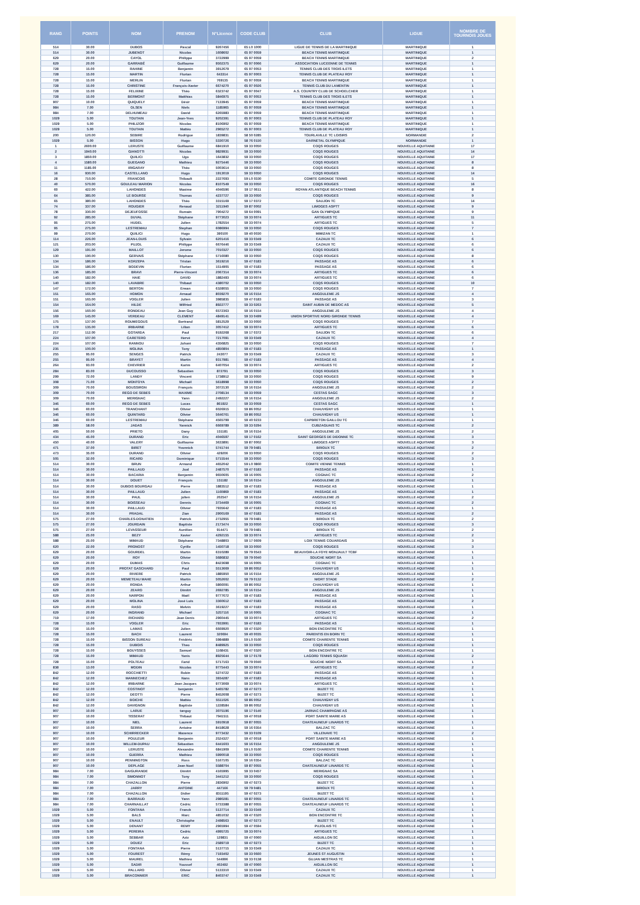| RANG | POINTS | NOM | PRENOM | N°Licence | CODE CLUB | CLUB | LIGUE | NOMBRE DE TOURNOIS JOUES |
| --- | --- | --- | --- | --- | --- | --- | --- | --- |
| 514 | 30.00 | DUBOS | Pascal | 9267456 | 65 L0 1000 | LIGUE DE TENNIS DE LA MARTINIQUE | MARTINIQUE | 1 |
| 514 | 30.00 | JUBENOT | Nicolas | 1608602 | 65 97 0059 | BEACH TENNIS MARTINIQUE | MARTINIQUE | 1 |
| 629 | 20.00 | CAYOL | Philippe | 3722999 | 65 97 0059 | BEACH TENNIS MARTINIQUE | MARTINIQUE | 2 |
| 629 | 20.00 | GARRABÉ | Guillaume | 9502375 | 65 97 0066 | ASSOCIATION LUCEENNE DE TENNIS | MARTINIQUE | 1 |
| 728 | 15.00 | RAHINE | Benjamin | 3912679 | 65 97 0053 | TENNIS CLUB DES TROIS ILETS | MARTINIQUE | 1 |
| 728 | 15.00 | MARTIN | Florian | 643314 | 65 97 0003 | TENNIS CLUB DE PLATEAU ROY | MARTINIQUE | 1 |
| 728 | 15.00 | MERLIN | Florian | 769135 | 65 97 0059 | BEACH TENNIS MARTINIQUE | MARTINIQUE | 1 |
| 728 | 15.00 | CHRISTINE | François-Xavier | 6674270 | 65 97 0026 | TENNIS CLUB DU LAMENTIN | MARTINIQUE | 1 |
| 728 | 15.00 | FELIXINE | Théo | 6323742 | 65 97 0047 | A.S. COUNTRY CLUB DE SCHOELCHER | MARTINIQUE | 1 |
| 728 | 15.00 | BERMONT | Matthias | 5846975 | 65 97 0053 | TENNIS CLUB DES TROIS ILETS | MARTINIQUE | 1 |
| 907 | 10.00 | QUIQUELY | Désir | 7133945 | 65 97 0059 | BEACH TENNIS MARTINIQUE | MARTINIQUE | 1 |
| 984 | 7.00 | OLSEN | Niels | 1185965 | 65 97 0059 | BEACH TENNIS MARTINIQUE | MARTINIQUE | 1 |
| 984 | 7.00 | DELHUMEAU | David | 6265983 | 65 97 0059 | BEACH TENNIS MARTINIQUE | MARTINIQUE | 1 |
| 1029 | 5.00 | TOUTAIN | Jean-Yves | 9202391 | 65 97 0003 | TENNIS CLUB DE PLATEAU ROY | MARTINIQUE | 1 |
| 1029 | 5.00 | PHILIZOR | Nicolas | 8106902 | 65 97 0059 | BEACH TENNIS MARTINIQUE | MARTINIQUE | 1 |
| 1029 | 5.00 | TOUTAIN | Mattéo | 2965272 | 65 97 0003 | TENNIS CLUB DE PLATEAU ROY | MARTINIQUE | 1 |
| 200 | 120.00 | SEBIRE | Rodrigue | 1839831 | 58 50 0285 | TOURLAVILLE TC LOISIRS | NORMANDIE | 2 |
| 1029 | 5.00 | BISSON | Hugo | 5330726 | 58 76 0150 | DARNETAL OLYMPIQUE | NORMANDIE | 1 |
| 1 | 2600.00 | LERUSTE | Guillaume | 6841910 | 59 33 0050 | COQS ROUGES | NOUVELLE AQUITAINE | 17 |
| 2 | 1940.00 | GIANOTTI | Nicolas | 9829931 | 59 33 0050 | COQS ROUGES | NOUVELLE AQUITAINE | 14 |
| 3 | 1850.00 | QUILICI | Ugo | 1643832 | 59 33 0050 | COQS ROUGES | NOUVELLE AQUITAINE | 17 |
| 4 | 1580.00 | GUEGANO | Mathieu | 9275446 | 59 33 0050 | COQS ROUGES | NOUVELLE AQUITAINE | 8 |
| 11 | 1185.00 | IRIGARAY | Théo | 5003614 | 59 33 0050 | COQS ROUGES | NOUVELLE AQUITAINE | 8 |
| 16 | 930.00 | CASTELLANO | Hugo | 1913019 | 59 33 0050 | COQS ROUGES | NOUVELLE AQUITAINE | 14 |
| 28 | 710.00 | FRANCOIS | Thibault | 2227693 | 59 L0 0330 | COMITE GIRONDE TENNIS | NOUVELLE AQUITAINE | 5 |
| 40 | 570.00 | GOULEAU MARION | Nicolas | 8107549 | 59 33 0050 | COQS ROUGES | NOUVELLE AQUITAINE | 16 |
| 60 | 422.00 | LAHONDES | Maxime | 4046596 | 59 17 0611 | ROYAN ATLANTIQUE BEACH TENNIS | NOUVELLE AQUITAINE | 8 |
| 64 | 385.00 | LE BOURSE | Thomas | 4237727 | 59 33 0050 | COQS ROUGES | NOUVELLE AQUITAINE | 9 |
| 65 | 380.00 | LAHONDES | Théo | 3315169 | 59 17 0372 | SAUJON TC | NOUVELLE AQUITAINE | 14 |
| 74 | 337.00 | ROUGIER | Renaud | 3211940 | 59 87 0002 | LIMOGES ASPTT | NOUVELLE AQUITAINE | 9 |
| 78 | 330.00 | DEJEUFOSSE | Romain | 7904272 | 59 64 0091 | GAN OLYMPIQUE | NOUVELLE AQUITAINE | 9 |
| 92 | 285.00 | DUVAL | Stéphane | 9773023 | 59 33 0074 | ARTIGUES TC | NOUVELLE AQUITAINE | 11 |
| 95 | 275.00 | HUDEL | Julien | 1782554 | 59 33 0074 | ARTIGUES TC | NOUVELLE AQUITAINE | 5 |
| 95 | 275.00 | LESTREMAU | Stephan | 6086994 | 59 33 0050 | COQS ROUGES | NOUVELLE AQUITAINE | 7 |
| 99 | 270.00 | QUILICI | Hugo | 390100 | 59 40 0030 | MIMIZAN TC | NOUVELLE AQUITAINE | 1 |
| 114 | 226.00 | JEAN-LOUIS | Sylvain | 6201416 | 59 33 0349 | CAZAUX TC | NOUVELLE AQUITAINE | 6 |
| 121 | 203.00 | PUJOL | Philippe | 6676446 | 59 33 0349 | CAZAUX TC | NOUVELLE AQUITAINE | 6 |
| 129 | 191.00 | MAILLOT | Jerome | 7010327 | 59 33 0050 | COQS ROUGES | NOUVELLE AQUITAINE | 6 |
| 130 | 190.00 | GERVAIS | Stéphane | 5716080 | 59 33 0050 | COQS ROUGES | NOUVELLE AQUITAINE | 8 |
| 134 | 186.00 | KORZEPA | Tristan | 3619216 | 59 47 0183 | PASSAGE AS | NOUVELLE AQUITAINE | 6 |
| 134 | 186.00 | BODEVIN | Florian | 1514905 | 59 47 0183 | PASSAGE AS | NOUVELLE AQUITAINE | 6 |
| 136 | 185.00 | BRAVI | Pierre-Vincent | 2067314 | 59 33 0074 | ARTIGUES TC | NOUVELLE AQUITAINE | 6 |
| 140 | 182.00 | HAIE | DAVID | 1882493 | 59 33 0074 | ARTIGUES TC | NOUVELLE AQUITAINE | 6 |
| 140 | 182.00 | LAVABRE | Thibaut | 4380702 | 59 33 0050 | COQS ROUGES | NOUVELLE AQUITAINE | 10 |
| 147 | 172.00 | BERTON | Erwan | 6328055 | 59 33 0050 | COQS ROUGES | NOUVELLE AQUITAINE | 7 |
| 151 | 165.00 | HOMON | Arnaud | 8039270 | 59 16 0154 | ANGOULEME JS | NOUVELLE AQUITAINE | 4 |
| 151 | 165.00 | VOGLER | Julien | 3985835 | 59 47 0183 | PASSAGE AS | NOUVELLE AQUITAINE | 3 |
| 154 | 164.00 | HILDE | Wilfried | 8922777 | 59 33 0263 | SAINT AUBIN DE MEDOC AS | NOUVELLE AQUITAINE | 5 |
| 156 | 160.00 | RONDEAU | Jean Guy | 6572363 | 59 16 0154 | ANGOULEME JS | NOUVELLE AQUITAINE | 4 |
| 169 | 145.00 | VERDEAU | CLEMENT | 4849141 | 59 33 0499 | UNION SPORTIVE NORD GIRONDE TENNIS | NOUVELLE AQUITAINE | 4 |
| 175 | 137.00 | ROUMEGOUS | Bertrand | 5812529 | 59 33 0050 | COQS ROUGES | NOUVELLE AQUITAINE | 7 |
| 178 | 135.00 | IRIBARNE | Lilian | 3057412 | 59 33 0074 | ARTIGUES TC | NOUVELLE AQUITAINE | 6 |
| 217 | 112.00 | GOTARDA | Paul | 9192268 | 59 17 0372 | SAUJON TC | NOUVELLE AQUITAINE | 6 |
| 224 | 107.00 | CARETERO | Hervé | 7217091 | 59 33 0349 | CAZAUX TC | NOUVELLE AQUITAINE | 4 |
| 224 | 107.00 | RANNOU | Johani | 4356825 | 59 33 0050 | COQS ROUGES | NOUVELLE AQUITAINE | 7 |
| 235 | 100.00 | MOLINA | Tony | 4850804 | 59 47 0183 | PASSAGE AS | NOUVELLE AQUITAINE | 1 |
| 255 | 95.00 | SENGES | Patrick | 243077 | 59 33 0349 | CAZAUX TC | NOUVELLE AQUITAINE | 3 |
| 255 | 95.00 | BRAYET | Martin | 9317981 | 59 47 0183 | PASSAGE AS | NOUVELLE AQUITAINE | 4 |
| 264 | 93.00 | CHEVRIER | Karim | 6407054 | 59 33 0074 | ARTIGUES TC | NOUVELLE AQUITAINE | 2 |
| 284 | 83.00 | DUCOUSSO | Sebastien | 872791 | 59 33 0050 | COQS ROUGES | NOUVELLE AQUITAINE | 3 |
| 299 | 72.00 | LANDY | Vincent | 1738912 | 59 33 0050 | COQS ROUGES | NOUVELLE AQUITAINE | 9 |
| 308 | 71.00 | MONTOYA | Michaël | 5618998 | 59 33 0050 | COQS ROUGES | NOUVELLE AQUITAINE | 2 |
| 309 | 70.00 | BOUSSIRON | François | 3072130 | 59 16 0154 | ANGOULEME JS | NOUVELLE AQUITAINE | 2 |
| 309 | 70.00 | REGO DE SEBES | MAXIME | 2708134 | 59 33 0059 | CESTAS SAGC | NOUVELLE AQUITAINE | 3 |
| 309 | 70.00 | MERIGNAC | Yann | 2492227 | 59 16 0154 | ANGOULEME JS | NOUVELLE AQUITAINE | 2 |
| 346 | 60.00 | REGO DE SEBES | Lucas | 861922 | 59 33 0059 | CESTAS SAGC | NOUVELLE AQUITAINE | 1 |
| 346 | 60.00 | TRANCHANT | Olivier | 6026915 | 59 86 0052 | CHAUVIGNY US | NOUVELLE AQUITAINE | 1 |
| 346 | 60.00 | QUINTARD | Olivier | 5646761 | 59 86 0052 | CHAUVIGNY US | NOUVELLE AQUITAINE | 1 |
| 346 | 60.00 | LESTREMAU | Stéphane | 4565799 | 59 40 0233 | CAPBRETON GAILLOU TC | NOUVELLE AQUITAINE | 1 |
| 389 | 58.00 | JADAS | Yannick | 6669789 | 59 33 0294 | CUBZAGUAIS TC | NOUVELLE AQUITAINE | 2 |
| 405 | 50.00 | PRIETO | Dany | 151181 | 59 16 0154 | ANGOULEME JS | NOUVELLE AQUITAINE | 2 |
| 434 | 45.00 | DURAND | Eric | 4046597 | 59 17 0162 | SAINT GEORGES DE DIDONNE TC | NOUVELLE AQUITAINE | 3 |
| 450 | 40.00 | VALERY | Guillaume | 3633891 | 59 87 0002 | LIMOGES ASPTT | NOUVELLE AQUITAINE | 3 |
| 471 | 37.00 | BIRET | Yvonnick | 5741744 | 59 79 0481 | BRIOUX TC | NOUVELLE AQUITAINE | 2 |
| 473 | 35.00 | DURAND | Olivier | 429206 | 59 33 0050 | COQS ROUGES | NOUVELLE AQUITAINE | 2 |
| 505 | 32.00 | RICARD | Dominique | 5715544 | 59 33 0050 | COQS ROUGES | NOUVELLE AQUITAINE | 3 |
| 514 | 30.00 | BRUN | Armand | 4652042 | 59 L0 0860 | COMITE VIENNE TENNIS | NOUVELLE AQUITAINE | 1 |
| 514 | 30.00 | PAILLAUD | Joal | 2487570 | 59 47 0183 | PASSAGE AS | NOUVELLE AQUITAINE | 1 |
| 514 | 30.00 | BACARIA | Benjamin | 9650605 | 59 16 0005 | COGNAC TC | NOUVELLE AQUITAINE | 2 |
| 514 | 30.00 | DOUET | François | 151182 | 59 16 0154 | ANGOULEME JS | NOUVELLE AQUITAINE | 1 |
| 514 | 30.00 | DUBOIS BOURGAU | Pierre | 1883512 | 59 47 0183 | PASSAGE AS | NOUVELLE AQUITAINE | 1 |
| 514 | 30.00 | PAILLAUD | Julien | 1160869 | 59 47 0183 | PASSAGE AS | NOUVELLE AQUITAINE | 1 |
| 514 | 30.00 | PAUL | julien | 202547 | 59 16 0154 | ANGOULEME JS | NOUVELLE AQUITAINE | 2 |
| 514 | 30.00 | BOISSEAU | Dennis | 3734469 | 59 16 0005 | COGNAC TC | NOUVELLE AQUITAINE | 2 |
| 514 | 30.00 | PAILLAUD | Olivier | 7935642 | 59 47 0183 | PASSAGE AS | NOUVELLE AQUITAINE | 1 |
| 514 | 30.00 | PRADAL | Zian | 2900169 | 59 47 0183 | PASSAGE AS | NOUVELLE AQUITAINE | 2 |
| 575 | 27.00 | CHARLES-DONATIEN | Patrick | 2732955 | 59 79 0481 | BRIOUX TC | NOUVELLE AQUITAINE | 2 |
| 575 | 27.00 | JOURDAIN | Baptiste | 2173474 | 59 33 0050 | COQS ROUGES | NOUVELLE AQUITAINE | 3 |
| 575 | 27.00 | LEVASSEUR | Aurélien | 914471 | 59 79 0481 | BRIOUX TC | NOUVELLE AQUITAINE | 2 |
| 588 | 25.00 | BEZY | Xavier | 4292155 | 59 33 0074 | ARTIGUES TC | NOUVELLE AQUITAINE | 2 |
| 588 | 25.00 | MIMAUD | Stéphane | 7348803 | 59 17 0609 | LOIX TENNIS COUARDAIS | NOUVELLE AQUITAINE | 3 |
| 620 | 22.00 | PRONOST | Cyrille | 1450718 | 59 33 0050 | COQS ROUGES | NOUVELLE AQUITAINE | 3 |
| 629 | 20.00 | GOURDEL | Martin | 6310289 | 59 79 0543 | BEAUVOIR-LA FOYE MONJAULT TCBF | NOUVELLE AQUITAINE | 1 |
| 629 | 20.00 | ROY | Olivier | 5686832 | 59 79 0040 | SOUCHE NIORT SA | NOUVELLE AQUITAINE | 1 |
| 629 | 20.00 | DUMAS | Chris | 8423698 | 59 16 0005 | COGNAC TC | NOUVELLE AQUITAINE | 1 |
| 629 | 20.00 | PROTAT GASCHARD | Paul | 5513669 | 59 86 0052 | CHAUVIGNY US | NOUVELLE AQUITAINE | 1 |
| 629 | 20.00 | RIVIERE | Patrick | 1885950 | 59 16 0154 | ANGOULEME JS | NOUVELLE AQUITAINE | 1 |
| 629 | 20.00 | MEMETEAU MAHE | Martin | 5052602 | 59 79 0132 | NIORT STADE | NOUVELLE AQUITAINE | 2 |
| 629 | 20.00 | RONDA | Arthur | 5866091 | 59 86 0052 | CHAUVIGNY US | NOUVELLE AQUITAINE | 1 |
| 629 | 20.00 | ZEARO | Dimitri | 2692785 | 59 16 0154 | ANGOULEME JS | NOUVELLE AQUITAINE | 1 |
| 629 | 20.00 | NARPON | Maël | 9777672 | 59 47 0183 | PASSAGE AS | NOUVELLE AQUITAINE | 1 |
| 629 | 20.00 | MOLINA | José Luis | 3360612 | 59 47 0183 | PASSAGE AS | NOUVELLE AQUITAINE | 2 |
| 629 | 20.00 | RASO | Melvin | 3619227 | 59 47 0183 | PASSAGE AS | NOUVELLE AQUITAINE | 1 |
| 629 | 20.00 | INGRAND | Michael | 5257116 | 59 16 0005 | COGNAC TC | NOUVELLE AQUITAINE | 1 |
| 719 | 17.00 | RICHARD | Jean Denis | 2960445 | 59 33 0074 | ARTIGUES TC | NOUVELLE AQUITAINE | 2 |
| 728 | 15.00 | VOGLER | Eric | 7933991 | 59 47 0183 | PASSAGE AS | NOUVELLE AQUITAINE | 1 |
| 728 | 15.00 | LAMAS | Julien | 6669920 | 59 47 0320 | BON ENCONTRE TC | NOUVELLE AQUITAINE | 1 |
| 728 | 15.00 | BACH | Laurent | 320694 | 59 40 0035 | PARENTIS EN BORN TC | NOUVELLE AQUITAINE | 1 |
| 728 | 15.00 | BISSON SUREAU | Frédéric | 5984889 | 59 L0 0160 | COMITE CHARENTE TENNIS | NOUVELLE AQUITAINE | 1 |
| 728 | 15.00 | DUBOIS | Theo | 8489925 | 59 33 0050 | COQS ROUGES | NOUVELLE AQUITAINE | 1 |
| 728 | 15.00 | BOUYSSES | Samuel | 1168431 | 59 47 0320 | BON ENCONTRE TC | NOUVELLE AQUITAINE | 1 |
| 728 | 15.00 | MIMAUD | Yanis | 8925644 | 59 17 0178 | LAGORD TENNIS SQUASH | NOUVELLE AQUITAINE | 2 |
| 728 | 15.00 | POLTEAU | Farid | 5717163 | 59 79 0040 | SOUCHE NIORT SA | NOUVELLE AQUITAINE | 1 |
| 838 | 13.00 | MODIN | Nicolas | 9775443 | 59 33 0074 | ARTIGUES TC | NOUVELLE AQUITAINE | 2 |
| 842 | 12.00 | ROCCHIETTI | Robin | 5274722 | 59 47 0183 | PASSAGE AS | NOUVELLE AQUITAINE | 1 |
| 842 | 12.00 | MANNECHEZ | Nans | 3934287 | 59 47 0183 | PASSAGE AS | NOUVELLE AQUITAINE | 1 |
| 842 | 12.00 | IRIBARNE | Jean Jacques | 9773069 | 59 33 0074 | ARTIGUES TC | NOUVELLE AQUITAINE | 1 |
| 842 | 12.00 | COSTINOT | benjamin | 5465782 | 59 47 0273 | BUZET TC | NOUVELLE AQUITAINE | 1 |
| 842 | 12.00 | DEOTTI | Pierre | 8452608 | 59 47 0273 | BUZET TC | NOUVELLE AQUITAINE | 1 |
| 842 | 12.00 | BOICHE | Mattéo | 5511026 | 59 86 0052 | CHAUVIGNY US | NOUVELLE AQUITAINE | 1 |
| 842 | 12.00 | DAVIGNON | Baptiste | 1228584 | 59 86 0052 | CHAUVIGNY US | NOUVELLE AQUITAINE | 1 |
| 907 | 10.00 | LARUE | tanguy | 3075196 | 59 17 0140 | JARNAC CHAMPAGNE AS | NOUVELLE AQUITAINE | 1 |
| 907 | 10.00 | TISSERAT | Thibaut | 7941511 | 59 47 0018 | PORT SAINTE MARIE AS | NOUVELLE AQUITAINE | 1 |
| 907 | 10.00 | NIEL | Laurent | 5910918 | 59 87 0055 | CHATEAUNEUF LINARDS TC | NOUVELLE AQUITAINE | 1 |
| 907 | 10.00 | SERRA | Antoine | 8418628 | 59 16 0354 | BALZAC TC | NOUVELLE AQUITAINE | 1 |
| 907 | 10.00 | SCHIRRECKER | Maxence | 9773432 | 59 33 0109 | VILLENAVE TC | NOUVELLE AQUITAINE | 2 |
| 907 | 10.00 | POULEUR | Benjamin | 2524327 | 59 47 0018 | PORT SAINTE MARIE AS | NOUVELLE AQUITAINE | 1 |
| 907 | 10.00 | WILLEM-DUPAU | Sébastien | 6441603 | 59 16 0154 | ANGOULEME JS | NOUVELLE AQUITAINE | 1 |
| 907 | 10.00 | LERUSTE | Alexandre | 6841909 | 59 L0 0160 | COMITE CHARENTE TENNIS | NOUVELLE AQUITAINE | 1 |
| 907 | 10.00 | GUERRA | Mathieu | 5990018 | 59 33 0050 | COQS ROUGES | NOUVELLE AQUITAINE | 1 |
| 907 | 10.00 | PENNINGTON | Ross | 5167105 | 59 16 0354 | BALZAC TC | NOUVELLE AQUITAINE | 1 |
| 907 | 10.00 | DEPLAGE | Jean Noel | 5588704 | 59 87 0055 | CHATEAUNEUF LINARDS TC | NOUVELLE AQUITAINE | 1 |
| 984 | 7.00 | DAIGURANDE | Dimitri | 4165995 | 59 33 0457 | MERIGNAC SA | NOUVELLE AQUITAINE | 1 |
| 984 | 7.00 | SIMONNOT | Tony | 3441212 | 59 33 0050 | COQS ROUGES | NOUVELLE AQUITAINE | 1 |
| 984 | 7.00 | CHAZALLON | Pierre | 2836902 | 59 47 0273 | BUZET TC | NOUVELLE AQUITAINE | 1 |
| 984 | 7.00 | JARRY | ANTOINE | 447166 | 59 79 0481 | BRIOUX TC | NOUVELLE AQUITAINE | 1 |
| 984 | 7.00 | CHAZALLON | Didier | 8311195 | 59 47 0273 | BUZET TC | NOUVELLE AQUITAINE | 1 |
| 984 | 7.00 | BARRAUD | Yann | 2980281 | 59 87 0055 | CHATEAUNEUF LINARDS TC | NOUVELLE AQUITAINE | 1 |
| 984 | 7.00 | CHARNAILLAT | Cédric | 5733388 | 59 87 0055 | CHATEAUNEUF LINARDS TC | NOUVELLE AQUITAINE | 1 |
| 1029 | 5.00 | FONTANA | Franck | 5137714 | 59 33 0349 | CAZAUX TC | NOUVELLE AQUITAINE | 1 |
| 1029 | 5.00 | BALS | Marc | 4851032 | 59 47 0320 | BON ENCONTRE TC | NOUVELLE AQUITAINE | 1 |
| 1029 | 5.00 | ENAULT | Christophe | 2498563 | 59 47 0273 | BUZET TC | NOUVELLE AQUITAINE | 1 |
| 1029 | 5.00 | DENANT | REMY | 2965994 | 59 47 0594 | PUJOLAIS TC | NOUVELLE AQUITAINE | 1 |
| 1029 | 5.00 | PEREIRA | Cedric | 4995725 | 59 33 0074 | ARTIGUES TC | NOUVELLE AQUITAINE | 1 |
| 1029 | 5.00 | SEBBAR | Aziz | 129831 | 59 47 0060 | AIGUILLON SC | NOUVELLE AQUITAINE | 1 |
| 1029 | 5.00 | DOUEZ | Eric | 2589719 | 59 47 0273 | BUZET TC | NOUVELLE AQUITAINE | 1 |
| 1029 | 5.00 | FONTANA | Pierre | 5137715 | 59 33 0349 | CAZAUX TC | NOUVELLE AQUITAINE | 1 |
| 1029 | 5.00 | FOUREST | Rémy | 7193402 | 59 33 0660 | JEUNES ST AUGUSTIN | NOUVELLE AQUITAINE | 1 |
| 1029 | 5.00 | MAUREL | Mathieu | 544996 | 59 33 0138 | GUJAN MESTRAS TC | NOUVELLE AQUITAINE | 1 |
| 1029 | 5.00 | SADIR | Youssef | 402492 | 59 47 0060 | AIGUILLON SC | NOUVELLE AQUITAINE | 1 |
| 1029 | 5.00 | PALLARO | Olivier | 5133310 | 59 33 0349 | CAZAUX TC | NOUVELLE AQUITAINE | 1 |
| 1029 | 5.00 | BRACONNIER | ERIC | 8403747 | 59 33 0349 | CAZAUX TC | NOUVELLE AQUITAINE | 1 |